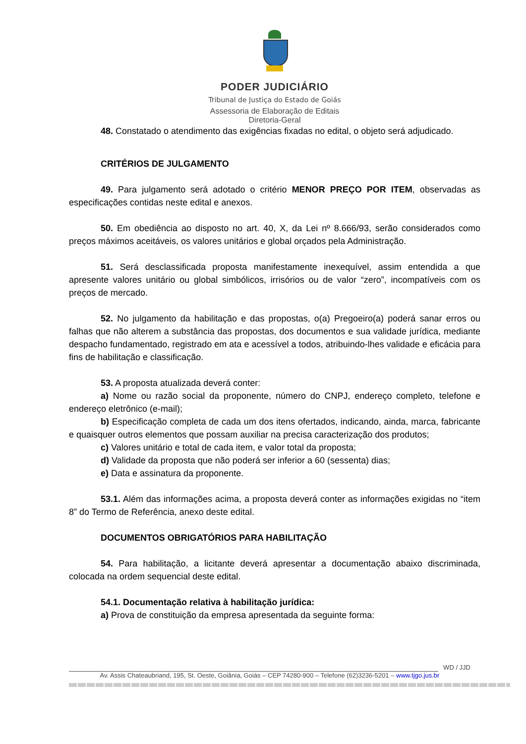PODER JUDICIÁRIO
Tribunal de Justiça do Estado de Goiás
Assessoria de Elaboração de Editais
Diretoria-Geral
48. Constatado o atendimento das exigências fixadas no edital, o objeto será adjudicado.
CRITÉRIOS DE JULGAMENTO
49. Para julgamento será adotado o critério MENOR PREÇO POR ITEM, observadas as especificações contidas neste edital e anexos.
50. Em obediência ao disposto no art. 40, X, da Lei nº 8.666/93, serão considerados como preços máximos aceitáveis, os valores unitários e global orçados pela Administração.
51. Será desclassificada proposta manifestamente inexequível, assim entendida a que apresente valores unitário ou global simbólicos, irrisórios ou de valor “zero”, incompatíveis com os preços de mercado.
52. No julgamento da habilitação e das propostas, o(a) Pregoeiro(a) poderá sanar erros ou falhas que não alterem a substância das propostas, dos documentos e sua validade jurídica, mediante despacho fundamentado, registrado em ata e acessível a todos, atribuindo-lhes validade e eficácia para fins de habilitação e classificação.
53. A proposta atualizada deverá conter:
a) Nome ou razão social da proponente, número do CNPJ, endereço completo, telefone e endereço eletrônico (e-mail);
b) Especificação completa de cada um dos itens ofertados, indicando, ainda, marca, fabricante e quaisquer outros elementos que possam auxiliar na precisa caracterização dos produtos;
c) Valores unitário e total de cada item, e valor total da proposta;
d) Validade da proposta que não poderá ser inferior a 60 (sessenta) dias;
e) Data e assinatura da proponente.
53.1. Além das informações acima, a proposta deverá conter as informações exigidas no “item 8” do Termo de Referência, anexo deste edital.
DOCUMENTOS OBRIGATÓRIOS PARA HABILITAÇÃO
54. Para habilitação, a licitante deverá apresentar a documentação abaixo discriminada, colocada na ordem sequencial deste edital.
54.1. Documentação relativa à habilitação jurídica:
a) Prova de constituição da empresa apresentada da seguinte forma:
WD / JJD
Av. Assis Chateaubriand, 195, St. Oeste, Goiânia, Goiás – CEP 74280-900 – Telefone (62)3236-5201 – www.tjgo.jus.br